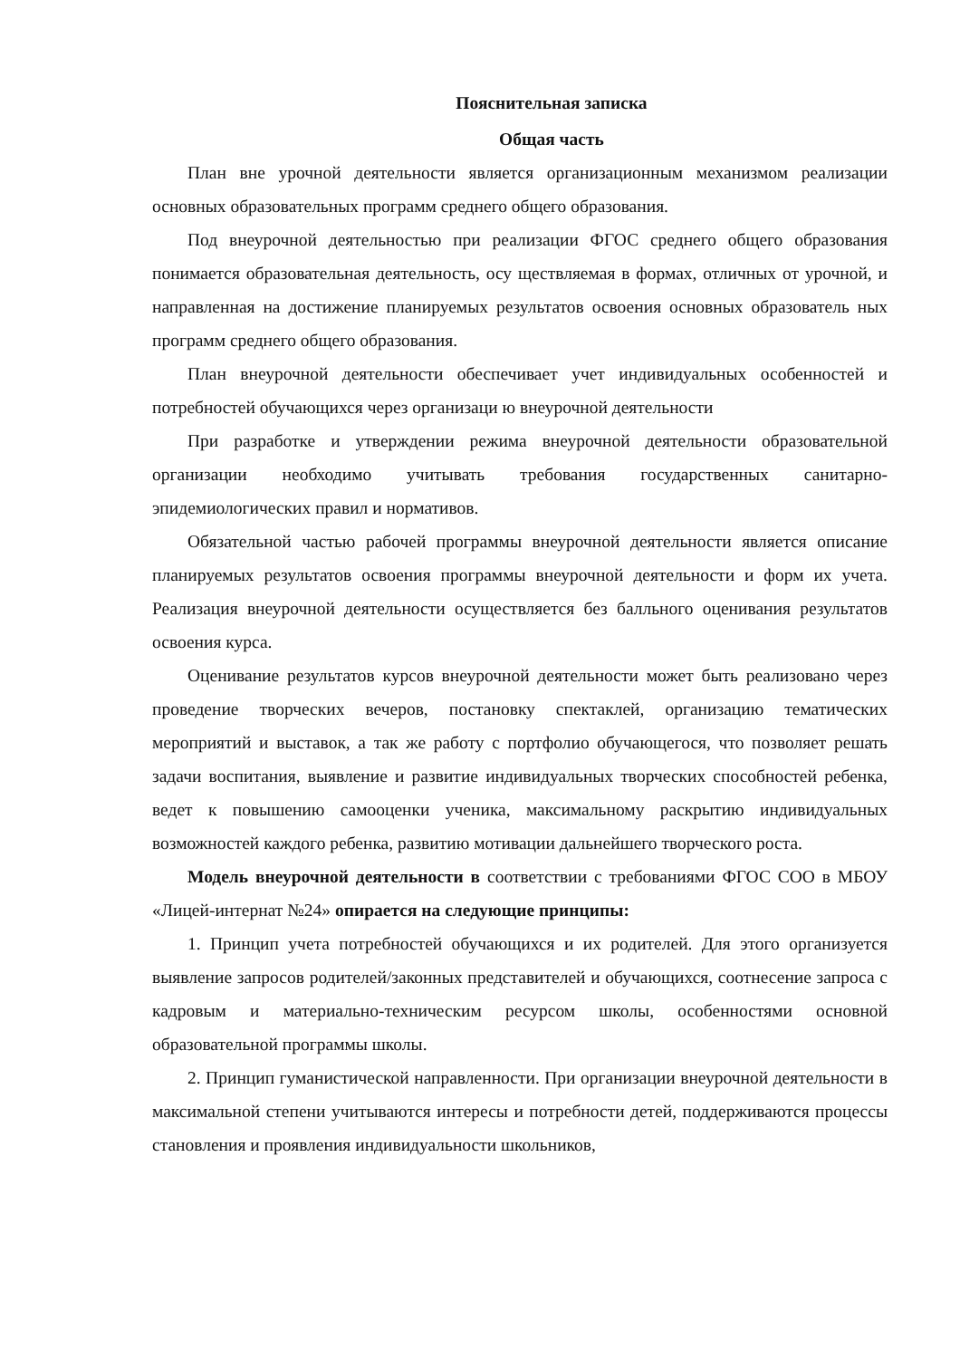Пояснительная записка
Общая часть
План вне урочной деятельности является организационным механизмом реализации основных образовательных программ среднего общего образования.
Под внеурочной деятельностью при реализации ФГОС среднего общего образования понимается образовательная деятельность, осу ществляемая в формах, отличных от урочной, и направленная на достижение планируемых результатов освоения основных образователь ных программ среднего общего образования.
План внеурочной деятельности обеспечивает учет индивидуальных особенностей и потребностей обучающихся через организаци ю внеурочной деятельности
При разработке и утверждении режима внеурочной деятельности образовательной организации необходимо учитывать требования государственных санитарно-эпидемиологических правил и нормативов.
Обязательной частью рабочей программы внеурочной деятельности является описание планируемых результатов освоения программы внеурочной деятельности и форм их учета. Реализация внеурочной деятельности осуществляется без балльного оценивания результатов освоения курса.
Оценивание результатов курсов внеурочной деятельности может быть реализовано через проведение творческих вечеров, постановку спектаклей, организацию тематических мероприятий и выставок, а так же работу с портфолио обучающегося, что позволяет решать задачи воспитания, выявление и развитие индивидуальных творческих способностей ребенка, ведет к повышению самооценки ученика, максимальному раскрытию индивидуальных возможностей каждого ребенка, развитию мотивации дальнейшего творческого роста.
Модель внеурочной деятельности в соответствии с требованиями ФГОС СОО в МБОУ «Лицей-интернат №24» опирается на следующие принципы:
1. Принцип учета потребностей обучающихся и их родителей. Для этого организуется выявление запросов родителей/законных представителей и обучающихся, соотнесение запроса с кадровым и материально-техническим ресурсом школы, особенностями основной образовательной программы школы.
2. Принцип гуманистической направленности. При организации внеурочной деятельности в максимальной степени учитываются интересы и потребности детей, поддерживаются процессы становления и проявления индивидуальности школьников,